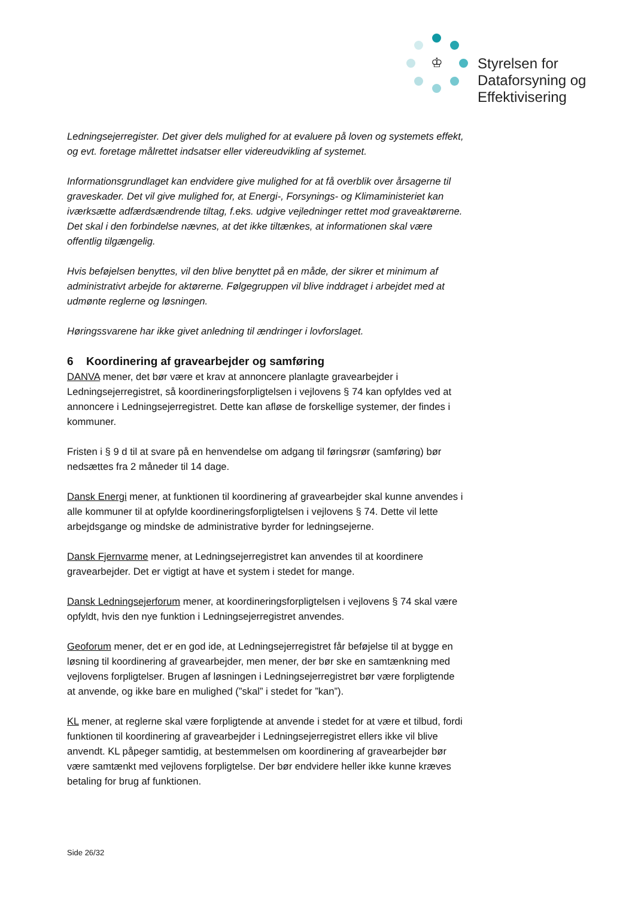♔
Styrelsen for
Dataforsyning og
Effektivisering
Ledningsejerregister. Det giver dels mulighed for at evaluere på loven og systemets effekt, og evt. foretage målrettet indsatser eller videreudvikling af systemet.
Informationsgrundlaget kan endvidere give mulighed for at få overblik over årsagerne til graveskader. Det vil give mulighed for, at Energi-, Forsynings- og Klimaministeriet kan iværksætte adfærdsændrende tiltag, f.eks. udgive vejledninger rettet mod graveaktørerne. Det skal i den forbindelse nævnes, at det ikke tiltænkes, at informationen skal være offentlig tilgængelig.
Hvis beføjelsen benyttes, vil den blive benyttet på en måde, der sikrer et minimum af administrativt arbejde for aktørerne. Følgegruppen vil blive inddraget i arbejdet med at udmønte reglerne og løsningen.
Høringssvarene har ikke givet anledning til ændringer i lovforslaget.
6 Koordinering af gravearbejder og samføring
DANVA mener, det bør være et krav at annoncere planlagte gravearbejder i Ledningsejerregistret, så koordineringsforpligtelsen i vejlovens § 74 kan opfyldes ved at annoncere i Ledningsejerregistret. Dette kan afløse de forskellige systemer, der findes i kommuner.
Fristen i § 9 d til at svare på en henvendelse om adgang til føringsrør (samføring) bør nedsættes fra 2 måneder til 14 dage.
Dansk Energi mener, at funktionen til koordinering af gravearbejder skal kunne anvendes i alle kommuner til at opfylde koordineringsforpligtelsen i vejlovens § 74. Dette vil lette arbejdsgange og mindske de administrative byrder for ledningsejerne.
Dansk Fjernvarme mener, at Ledningsejerregistret kan anvendes til at koordinere gravearbejder. Det er vigtigt at have et system i stedet for mange.
Dansk Ledningsejerforum mener, at koordineringsforpligtelsen i vejlovens § 74 skal være opfyldt, hvis den nye funktion i Ledningsejerregistret anvendes.
Geoforum mener, det er en god ide, at Ledningsejerregistret får beføjelse til at bygge en løsning til koordinering af gravearbejder, men mener, der bør ske en samtænkning med vejlovens forpligtelser. Brugen af løsningen i Ledningsejerregistret bør være forpligtende at anvende, og ikke bare en mulighed (”skal” i stedet for ”kan”).
KL mener, at reglerne skal være forpligtende at anvende i stedet for at være et tilbud, fordi funktionen til koordinering af gravearbejder i Ledningsejerregistret ellers ikke vil blive anvendt. KL påpeger samtidig, at bestemmelsen om koordinering af gravearbejder bør være samtænkt med vejlovens forpligtelse. Der bør endvidere heller ikke kunne kræves betaling for brug af funktionen.
Side 26/32